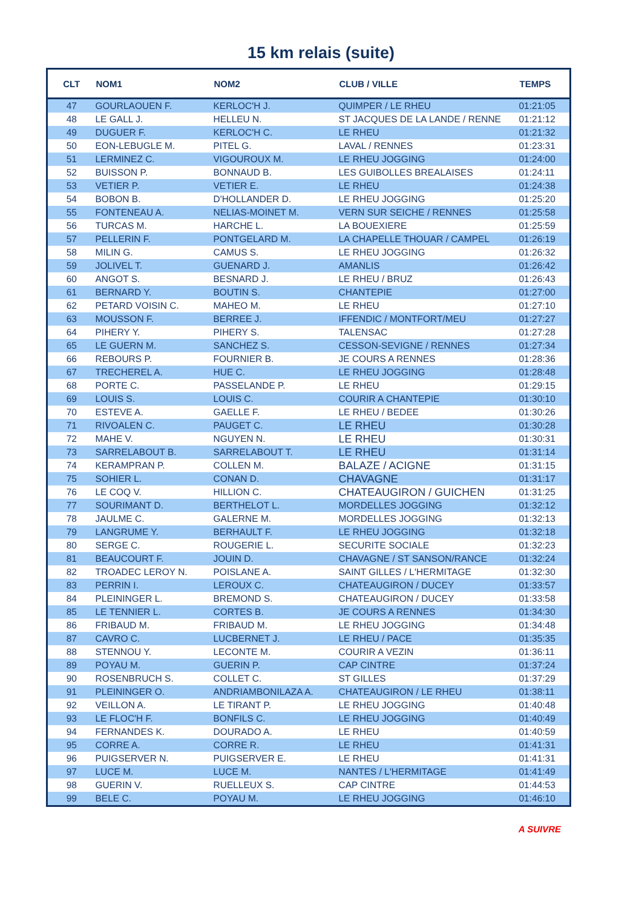15 km relais (suite)
| CLT | NOM1 | NOM2 | CLUB / VILLE | TEMPS |
| --- | --- | --- | --- | --- |
| 47 | GOURLAOUEN F. | KERLOC'H J. | QUIMPER / LE RHEU | 01:21:05 |
| 48 | LE GALL J. | HELLEU N. | ST JACQUES DE LA LANDE / RENNE | 01:21:12 |
| 49 | DUGUER F. | KERLOC'H C. | LE RHEU | 01:21:32 |
| 50 | EON-LEBUGLE M. | PITEL G. | LAVAL / RENNES | 01:23:31 |
| 51 | LERMINEZ C. | VIGOUROUX M. | LE RHEU JOGGING | 01:24:00 |
| 52 | BUISSON P. | BONNAUD B. | LES GUIBOLLES BREALAISES | 01:24:11 |
| 53 | VETIER P. | VETIER E. | LE RHEU | 01:24:38 |
| 54 | BOBON B. | D'HOLLANDER D. | LE RHEU JOGGING | 01:25:20 |
| 55 | FONTENEAU A. | NELIAS-MOINET M. | VERN SUR SEICHE / RENNES | 01:25:58 |
| 56 | TURCAS M. | HARCHE L. | LA BOUEXIERE | 01:25:59 |
| 57 | PELLERIN F. | PONTGELARD M. | LA CHAPELLE THOUAR / CAMPEL | 01:26:19 |
| 58 | MILIN G. | CAMUS S. | LE RHEU JOGGING | 01:26:32 |
| 59 | JOLIVEL T. | GUENARD J. | AMANLIS | 01:26:42 |
| 60 | ANGOT S. | BESNARD J. | LE RHEU / BRUZ | 01:26:43 |
| 61 | BERNARD Y. | BOUTIN S. | CHANTEPIE | 01:27:00 |
| 62 | PETARD VOISIN C. | MAHEO M. | LE RHEU | 01:27:10 |
| 63 | MOUSSON F. | BERREE J. | IFFENDIC / MONTFORT/MEU | 01:27:27 |
| 64 | PIHERY Y. | PIHERY S. | TALENSAC | 01:27:28 |
| 65 | LE GUERN M. | SANCHEZ S. | CESSON-SEVIGNE / RENNES | 01:27:34 |
| 66 | REBOURS P. | FOURNIER B. | JE COURS A RENNES | 01:28:36 |
| 67 | TRECHEREL A. | HUE C. | LE RHEU JOGGING | 01:28:48 |
| 68 | PORTE C. | PASSELANDE P. | LE RHEU | 01:29:15 |
| 69 | LOUIS S. | LOUIS C. | COURIR A CHANTEPIE | 01:30:10 |
| 70 | ESTEVE A. | GAELLE F. | LE RHEU / BEDEE | 01:30:26 |
| 71 | RIVOALEN C. | PAUGET C. | LE RHEU | 01:30:28 |
| 72 | MAHE V. | NGUYEN N. | LE RHEU | 01:30:31 |
| 73 | SARRELABOUT B. | SARRELABOUT T. | LE RHEU | 01:31:14 |
| 74 | KERAMPRAN P. | COLLEN M. | BALAZE / ACIGNE | 01:31:15 |
| 75 | SOHIER L. | CONAN D. | CHAVAGNE | 01:31:17 |
| 76 | LE COQ V. | HILLION C. | CHATEAUGIRON / GUICHEN | 01:31:25 |
| 77 | SOURIMANT D. | BERTHELOT L. | MORDELLES JOGGING | 01:32:12 |
| 78 | JAULME C. | GALERNE M. | MORDELLES JOGGING | 01:32:13 |
| 79 | LANGRUME Y. | BERHAULT F. | LE RHEU JOGGING | 01:32:18 |
| 80 | SERGE C. | ROUGERIE L. | SECURITE SOCIALE | 01:32:23 |
| 81 | BEAUCOURT F. | JOUIN D. | CHAVAGNE / ST SANSON/RANCE | 01:32:24 |
| 82 | TROADEC LEROY N. | POISLANE A. | SAINT GILLES / L'HERMITAGE | 01:32:30 |
| 83 | PERRIN I. | LEROUX C. | CHATEAUGIRON / DUCEY | 01:33:57 |
| 84 | PLEININGER L. | BREMOND S. | CHATEAUGIRON / DUCEY | 01:33:58 |
| 85 | LE TENNIER L. | CORTES B. | JE COURS A RENNES | 01:34:30 |
| 86 | FRIBAUD M. | FRIBAUD M. | LE RHEU JOGGING | 01:34:48 |
| 87 | CAVRO C. | LUCBERNET J. | LE RHEU / PACE | 01:35:35 |
| 88 | STENNOU Y. | LECONTE M. | COURIR A VEZIN | 01:36:11 |
| 89 | POYAU M. | GUERIN P. | CAP CINTRE | 01:37:24 |
| 90 | ROSENBRUCH S. | COLLET C. | ST GILLES | 01:37:29 |
| 91 | PLEININGER O. | ANDRIAMBONILAZA A. | CHATEAUGIRON / LE RHEU | 01:38:11 |
| 92 | VEILLON A. | LE TIRANT P. | LE RHEU JOGGING | 01:40:48 |
| 93 | LE FLOC'H F. | BONFILS C. | LE RHEU JOGGING | 01:40:49 |
| 94 | FERNANDES K. | DOURADO A. | LE RHEU | 01:40:59 |
| 95 | CORRE A. | CORRE R. | LE RHEU | 01:41:31 |
| 96 | PUIGSERVER N. | PUIGSERVER E. | LE RHEU | 01:41:31 |
| 97 | LUCE M. | LUCE M. | NANTES / L'HERMITAGE | 01:41:49 |
| 98 | GUERIN V. | RUELLEUX S. | CAP CINTRE | 01:44:53 |
| 99 | BELE C. | POYAU M. | LE RHEU JOGGING | 01:46:10 |
A SUIVRE